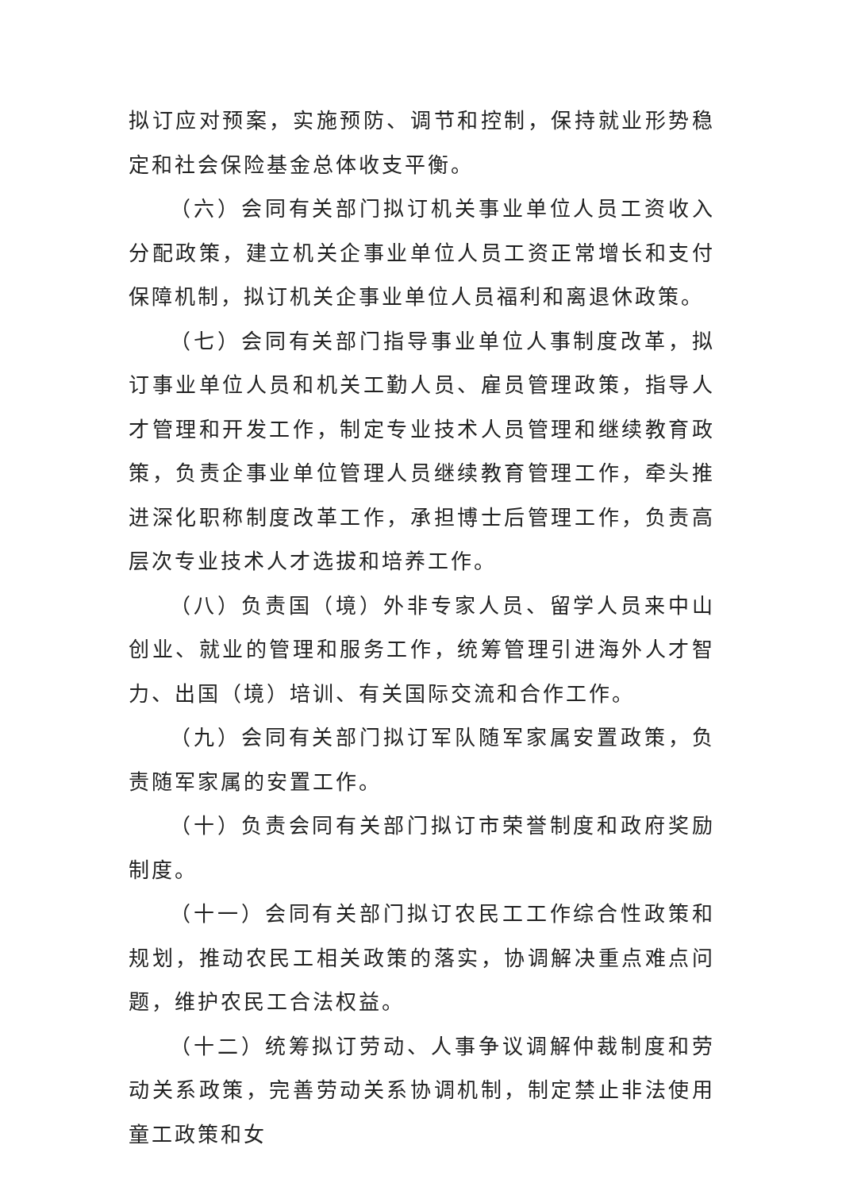拟订应对预案，实施预防、调节和控制，保持就业形势稳定和社会保险基金总体收支平衡。
（六）会同有关部门拟订机关事业单位人员工资收入分配政策，建立机关企事业单位人员工资正常增长和支付保障机制，拟订机关企事业单位人员福利和离退休政策。
（七）会同有关部门指导事业单位人事制度改革，拟订事业单位人员和机关工勤人员、雇员管理政策，指导人才管理和开发工作，制定专业技术人员管理和继续教育政策，负责企事业单位管理人员继续教育管理工作，牵头推进深化职称制度改革工作，承担博士后管理工作，负责高层次专业技术人才选拔和培养工作。
（八）负责国（境）外非专家人员、留学人员来中山创业、就业的管理和服务工作，统筹管理引进海外人才智力、出国（境）培训、有关国际交流和合作工作。
（九）会同有关部门拟订军队随军家属安置政策，负责随军家属的安置工作。
（十）负责会同有关部门拟订市荣誉制度和政府奖励制度。
（十一）会同有关部门拟订农民工工作综合性政策和规划，推动农民工相关政策的落实，协调解决重点难点问题，维护农民工合法权益。
（十二）统筹拟订劳动、人事争议调解仲裁制度和劳动关系政策，完善劳动关系协调机制，制定禁止非法使用童工政策和女